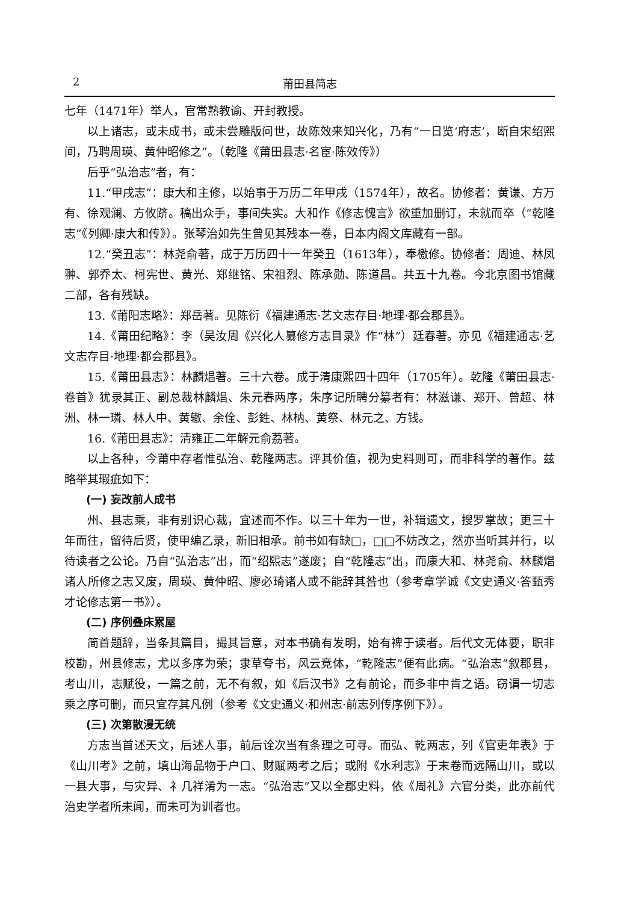2 莆田县简志
七年（1471年）举人，官常熟教谕、开封教授。
以上诸志，或未成书，或未尝雕版问世，故陈效来知兴化，乃有“一日览‘府志’，断自宋绍熙间，乃聘周瑛、黄仲昭修之”。（乾隆《莆田县志·名宦·陈效传》）
后乎“弘治志”者，有：
11.“甲戌志”：康大和主修，以始事于万历二年甲戌（1574年），故名。协修者：黄谦、方万有、徐观澜、方攸跻。稿出众手，事间失实。大和作《修志愧言》欲重加删订，未就而卒（“乾隆志”《列卿·康大和传》）。张琴治如先生曾见其残本一卷，日本内阁文库藏有一部。
12.“癸丑志”：林尧俞著，成于万历四十一年癸丑（1613年），奉檄修。协修者：周迪、林凤翀、郭乔太、柯宪世、黄光、郑继铭、宋祖烈、陈承勋、陈道昌。共五十九卷。今北京图书馆藏二部，各有残缺。
13.《莆阳志略》：郑岳著。见陈衍《福建通志·艺文志存目·地理·都会郡县》。
14.《莆田纪略》：李（吴汝周《兴化人纂修方志目录》作“林”）廷春著。亦见《福建通志·艺文志存目·地理·都会郡县》。
15.《莆田县志》：林麟焻著。三十六卷。成于清康熙四十四年（1705年）。乾隆《莆田县志·卷首》犹录其正、副总裁林麟焻、朱元春两序，朱序记所聘分纂者有：林滋谦、郑开、曾超、林洲、林一璘、林人中、黄辙、余佺、彭鉎、林枘、黄祭、林元之、方钱。
16.《莆田县志》：清雍正二年解元俞荔著。
以上各种，今莆中存者惟弘治、乾隆两志。评其价值，视为史料则可，而非科学的著作。兹略举其瑕疵如下：
(一) 妄改前人成书
州、县志乘，非有别识心裁，宜述而不作。以三十年为一世，补辑遗文，搜罗掌故；更三十年而往，留待后贤，使甲编乙录，新旧相承。前书如有缺□，□□不妨改之，然亦当听其并行，以待读者之公论。乃自“弘治志”出，而“绍熙志”遂废；自“乾隆志”出，而康大和、林尧俞、林麟焻诸人所修之志又废，周瑛、黄仲昭、廖必琦诸人或不能辞其咎也（参考章学诚《文史通义·答甄秀才论修志第一书》）。
(二) 序例叠床累屋
简首题辞，当条其篇目，撮其旨意，对本书确有发明，始有裨于读者。后代文无体要，职非校勘，州县修志，尤以多序为荣；隶草夸书，风云竞体，“乾隆志”便有此病。“弘治志”叙郡县，考山川，志赋役，一篇之前，无不有叙，如《后汉书》之有前论，而多非中肯之语。窃谓一切志乘之序可删，而只宜存其凡例（参考《文史通义·和州志·前志列传序例下》）。
(三) 次第散漫无统
方志当首述天文，后述人事，前后诠次当有条理之可寻。而弘、乾两志，列《官吏年表》于《山川考》之前，填山海品物于户口、财赋两考之后；或附《水利志》于末卷而远隔山川，或以一县大事，与灾异、礻几祥淆为一志。“弘治志”又以全郡史料，依《周礼》六官分类，此亦前代治史学者所未闻，而未可为训者也。